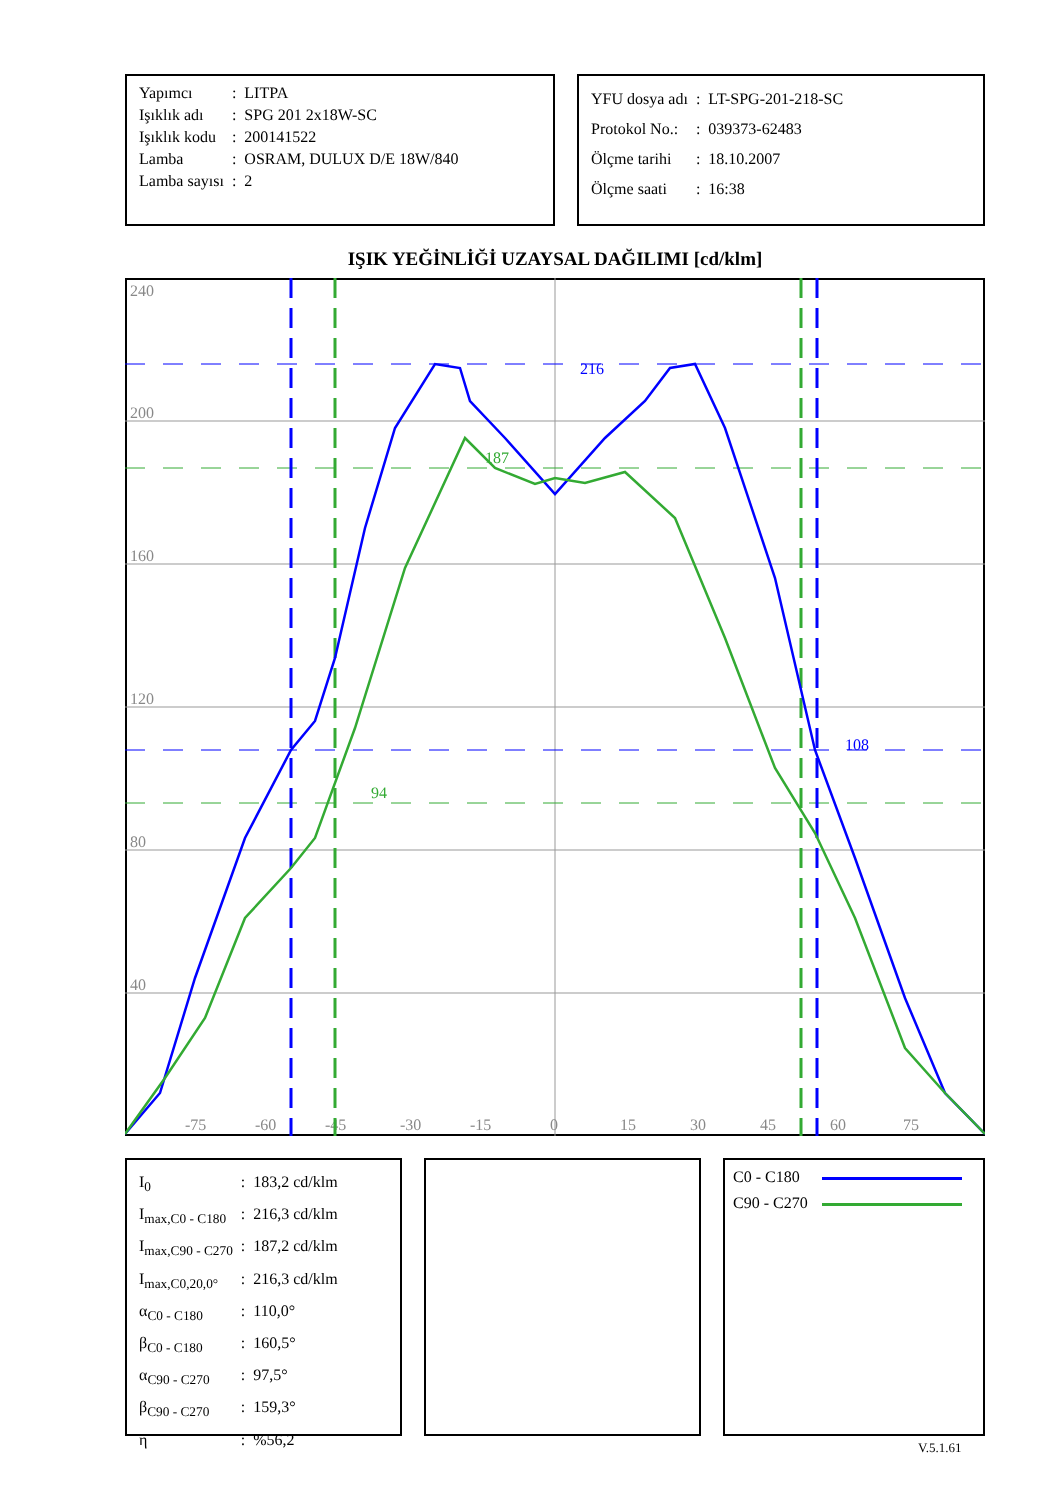| Yapımcı | : | LITPA |
| Işıklık adı | : | SPG 201 2x18W-SC |
| Işıklık kodu | : | 200141522 |
| Lamba | : | OSRAM, DULUX D/E 18W/840 |
| Lamba sayısı | : | 2 |
| YFU dosya adı | : | LT-SPG-201-218-SC |
| Protokol No.: | : | 039373-62483 |
| Ölçme tarihi | : | 18.10.2007 |
| Ölçme saati | : | 16:38 |
IŞIK YEĞİNLİĞİ UZAYSAL DAĞILIMI [cd/klm]
240
200
160
120
80
40
-75
-60
-45
-30
-15
0
15
30
45
60
75
216
108
187
94
| I<sub>0</sub> | : | 183,2 cd/klm |
| I<sub>max,C0 - C180</sub> | : | 216,3 cd/klm |
| I<sub>max,C90 - C270</sub> | : | 187,2 cd/klm |
| I<sub>max,C0,20,0°</sub> | : | 216,3 cd/klm |
| α<sub>C0 - C180</sub> | : | 110,0° |
| β<sub>C0 - C180</sub> | : | 160,5° |
| α<sub>C90 - C270</sub> | : | 97,5° |
| β<sub>C90 - C270</sub> | : | 159,3° |
| η | : | %56,2 |
C0 - C180
C90 - C270
V.5.1.61